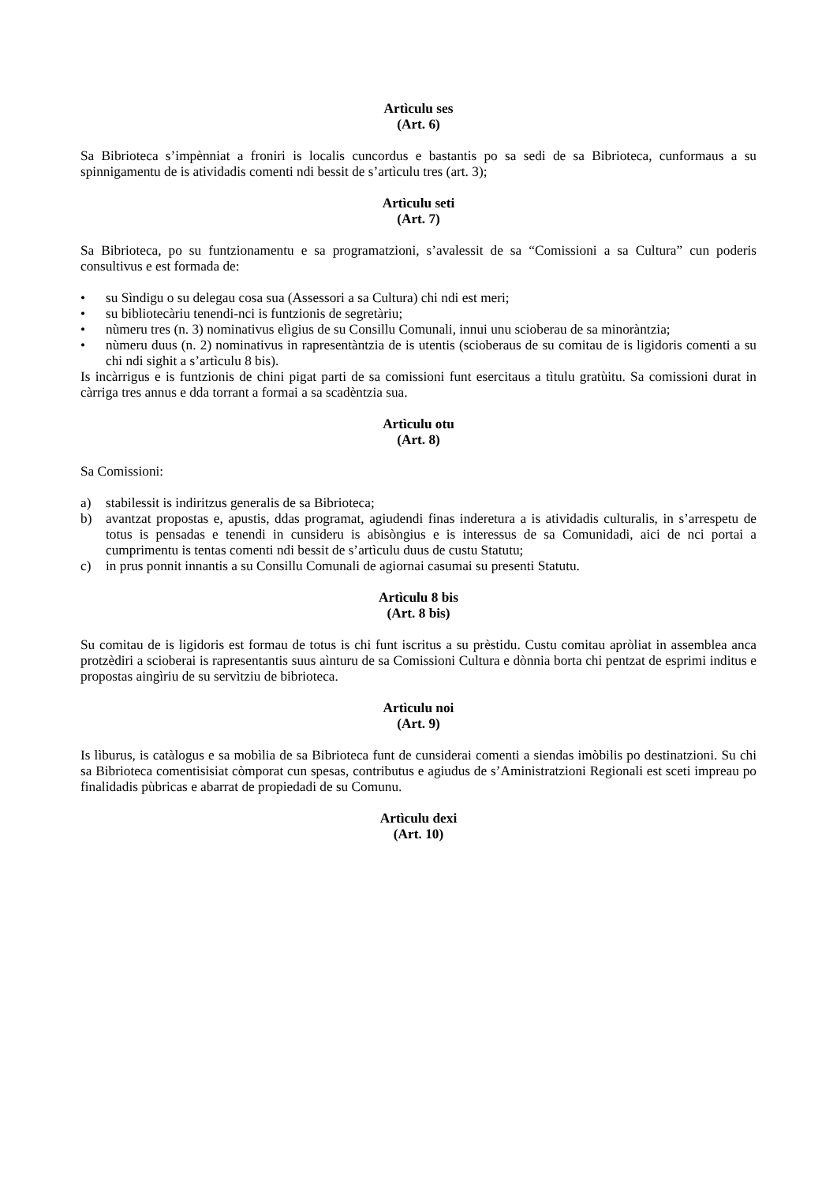Artìculu ses
(Art. 6)
Sa Bibrioteca s’impènniat a froniri is localis cuncordus e bastantis po sa sedi de sa Bibrioteca, cunformaus a su spinnigamentu de is atividadis comenti ndi bessit de s’artìculu tres (art. 3);
Artìculu seti
(Art. 7)
Sa Bibrioteca, po su funtzionamentu e sa programatzioni, s’avalessit de sa “Comissioni a sa Cultura” cun poderis consultivus e est formada de:
• su Sìndigu o su delegau cosa sua (Assessori a sa Cultura) chi ndi est meri;
• su bibliotecàriu tenendi-nci is funtzionis de segretàriu;
• nùmeru tres (n. 3) nominativus elìgius de su Consillu Comunali, innui unu scioberau de sa minoràntzia;
• nùmeru duus (n. 2) nominativus in rapresentàntzia de is utentis (scioberaus de su comitau de is ligidoris comenti a su chi ndi sighit a s’artìculu 8 bis).
Is incàrrigus e is funtzionis de chini pigat parti de sa comissioni funt esercitaus a tìtulu gratùitu. Sa comissioni durat in càrriga tres annus e dda torrant a formai a sa scadèntzia sua.
Artìculu otu
(Art. 8)
Sa Comissioni:
a) stabilessit is indiritzus generalis de sa Bibrioteca;
b) avantzat propostas e, apustis, ddas programat, agiudendi finas inderetura a is atividadis culturalis, in s’arrespetu de totus is pensadas e tenendi in cunsideru is abisòngius e is interessus de sa Comunidadi, aici de nci portai a cumprimentu is tentas comenti ndi bessit de s’artìculu duus de custu Statutu;
c) in prus ponnit innantis a su Consillu Comunali de agiornai casumai su presenti Statutu.
Artìculu 8 bis
(Art. 8 bis)
Su comitau de is ligidoris est formau de totus is chi funt iscritus a su prèstidu. Custu comitau apròliat in assemblea anca protzèdiri a scioberai is rapresentantis suus aìnturu de sa Comissioni Cultura e dònnia borta chi pentzat de esprimi inditus e propostas aingìriu de su servìtziu de bibrioteca.
Artìculu noi
(Art. 9)
Is lìburus, is catàlogus e sa mobìlia de sa Bibrioteca funt de cunsiderai comenti a siendas imòbilis po destinatzioni. Su chi sa Bibrioteca comentisisiat còmporat cun spesas, contributus e agiudus de s’Aministratzioni Regionali est sceti impreau po finalidadis pùbricas e abarrat de propiedadi de su Comunu.
Artìculu dexi
(Art. 10)